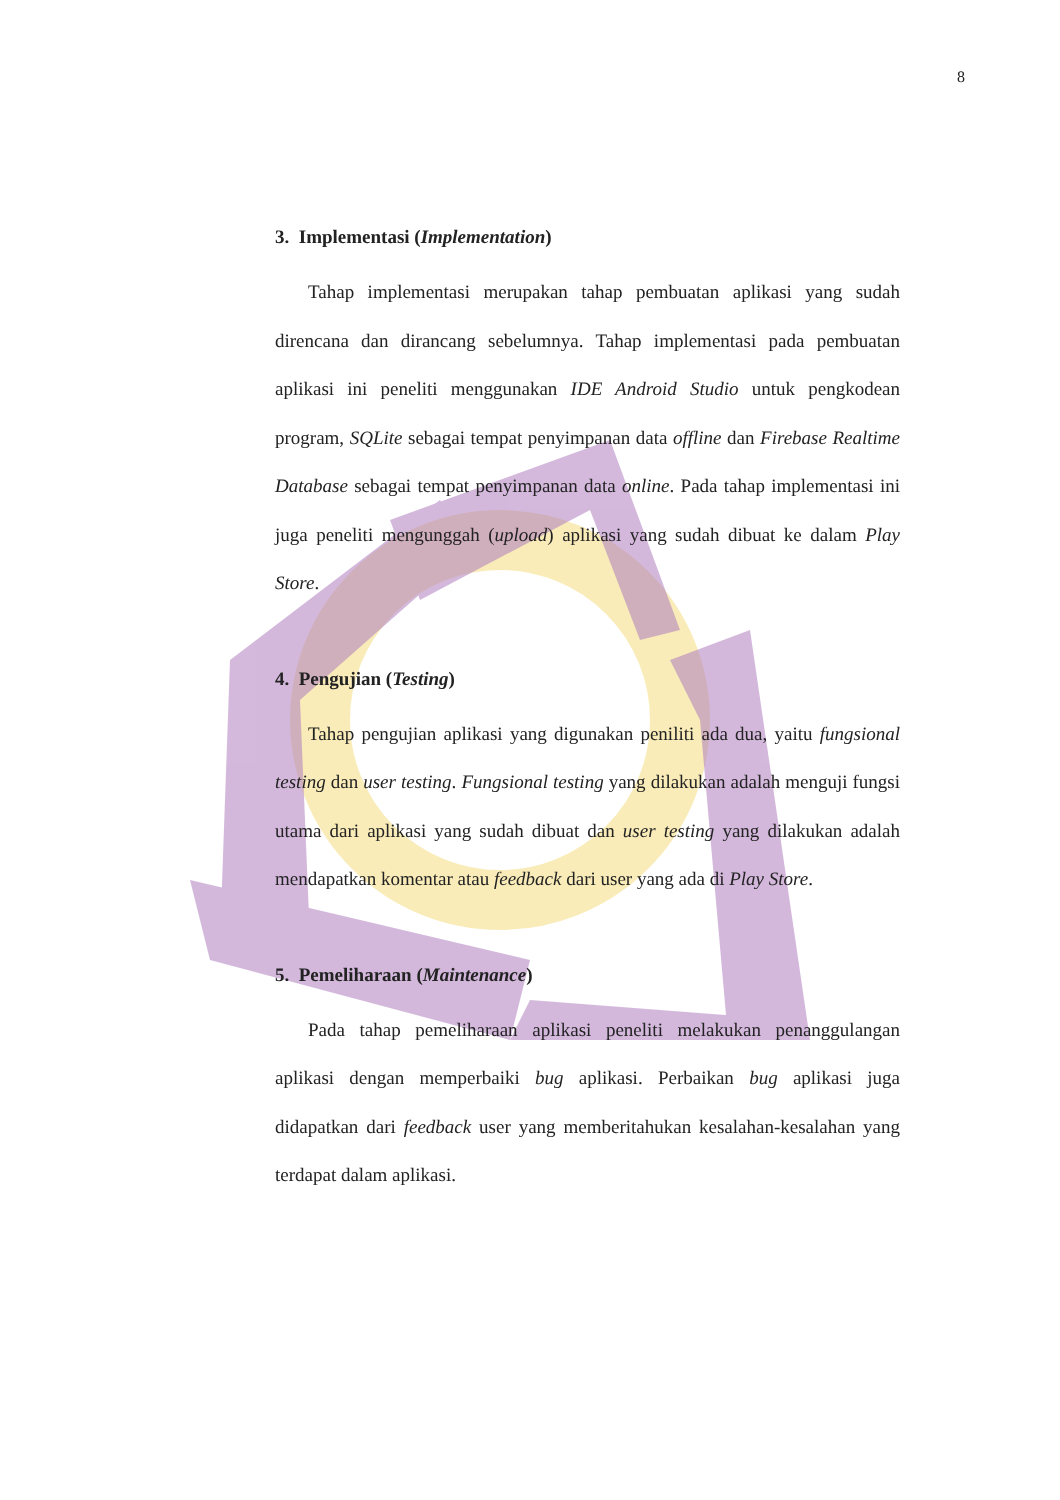8
3. Implementasi (Implementation)
Tahap implementasi merupakan tahap pembuatan aplikasi yang sudah direncana dan dirancang sebelumnya. Tahap implementasi pada pembuatan aplikasi ini peneliti menggunakan IDE Android Studio untuk pengkodean program, SQLite sebagai tempat penyimpanan data offline dan Firebase Realtime Database sebagai tempat penyimpanan data online. Pada tahap implementasi ini juga peneliti mengunggah (upload) aplikasi yang sudah dibuat ke dalam Play Store.
4. Pengujian (Testing)
Tahap pengujian aplikasi yang digunakan peniliti ada dua, yaitu fungsional testing dan user testing. Fungsional testing yang dilakukan adalah menguji fungsi utama dari aplikasi yang sudah dibuat dan user testing yang dilakukan adalah mendapatkan komentar atau feedback dari user yang ada di Play Store.
5. Pemeliharaan (Maintenance)
Pada tahap pemeliharaan aplikasi peneliti melakukan penanggulangan aplikasi dengan memperbaiki bug aplikasi. Perbaikan bug aplikasi juga didapatkan dari feedback user yang memberitahukan kesalahan-kesalahan yang terdapat dalam aplikasi.